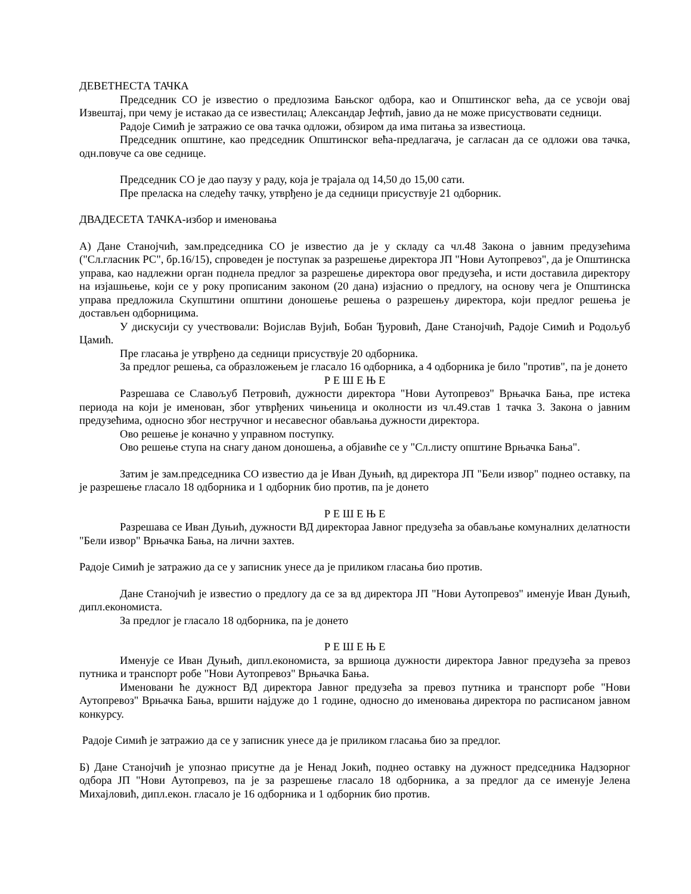ДЕВЕТНЕСТА ТАЧКА
Председник СО је известио о предлозима Бањског одбора, као и Општинског већа, да се усвоји овај Извештај, при чему је истакао да се известилац; Александар Јефтић, јавио да не може присуствовати седници.
Радоје Симић је затражио се ова тачка одложи, обзиром да има питања за известиоца.
Председник општине, као председник Општинског већа-предлагача, је сагласан да се одложи ова тачка, одн.повуче са ове седнице.
Председник СО је дао паузу у раду, која је трајала од 14,50 до 15,00 сати.
Пре преласка на следећу тачку, утврђено је да седници присуствује 21 одборник.
ДВАДЕСЕТА ТАЧКА-избор и именовања
А) Дане Станојчић, зам.председника СО је известио да је у складу са чл.48 Закона о јавним предузећима ("Сл.гласник РС", бр.16/15), спроведен је поступак за разрешење директора ЈП "Нови Аутопревоз", да је Општинска управа, као надлежни орган поднела предлог за разрешење директора овог предузећа, и исти доставила директору на изјашњење, који се у року прописаним законом (20 дана) изјаснио о предлогу, на основу чега је Општинска управа предложила Скупштини општини доношење решења о разрешењу директора, који предлог решења је достављен одборницима.
У дискусији су учествовали: Војислав Вујић, Бобан Ђуровић, Дане Станојчић, Радоје Симић и Родољуб Цамић.
Пре гласања је утврђено да седници присуствује 20 одборника.
За предлог решења, са образложењем је гласало 16 одборника, а 4 одборника је било "против", па је донето
Р Е Ш Е Њ Е
Разрешава се Славољуб Петровић, дужности директора "Нови Аутопревоз" Врњачка Бања, пре истека периода на који је именован, због утврђених чињеница и околности из чл.49.став 1 тачка 3. Закона о јавним предузећима, односно због нестручног и несавесног обављања дужности директора.
Ово решење је коначно у управном поступку.
Ово решење ступа на снагу даном доношења, а објавиће се у "Сл.листу општине Врњачка Бања".
Затим је зам.председника СО известио да је Иван Дуњић, вд директора ЈП "Бели извор" поднео оставку, па је разрешење гласало 18 одборника и 1 одборник био против, па је донето
Р Е Ш Е Њ Е
Разрешава се Иван Дуњић, дужности ВД директораа Јавног предузећа за обављање комуналних делатности "Бели извор" Врњачка Бања, на лични захтев.
Радоје Симић је затражио да се у записник унесе да је приликом гласања био против.
Дане Станојчић је известио о предлогу да се за вд директора ЈП "Нови Аутопревоз" именује Иван Дуњић, дипл.економиста.
За предлог је гласало 18 одборника, па је донето
Р Е Ш Е Њ Е
Именује се Иван Дуњић, дипл.економиста, за вршиоца дужности директора Јавног предузећа за превоз путника и транспорт робе "Нови Аутопревоз" Врњачка Бања.
Именовани ће дужност ВД директора Јавног предузећа за превоз путника и транспорт робе "Нови Аутопревоз" Врњачка Бања, вршити најдуже до 1 године, односно до именовања директора по расписаном јавном конкурсу.
Радоје Симић је затражио да се у записник унесе да је приликом гласања био за предлог.
Б) Дане Станојчић је упознао присутне да је Ненад Јокић, поднео оставку на дужност председника Надзорног одбора ЈП "Нови Аутопревоз, па је за разрешење гласало 18 одборника, а за предлог да се именује Јелена Михајловић, дипл.екон. гласало је 16 одборника и 1 одборник био против.